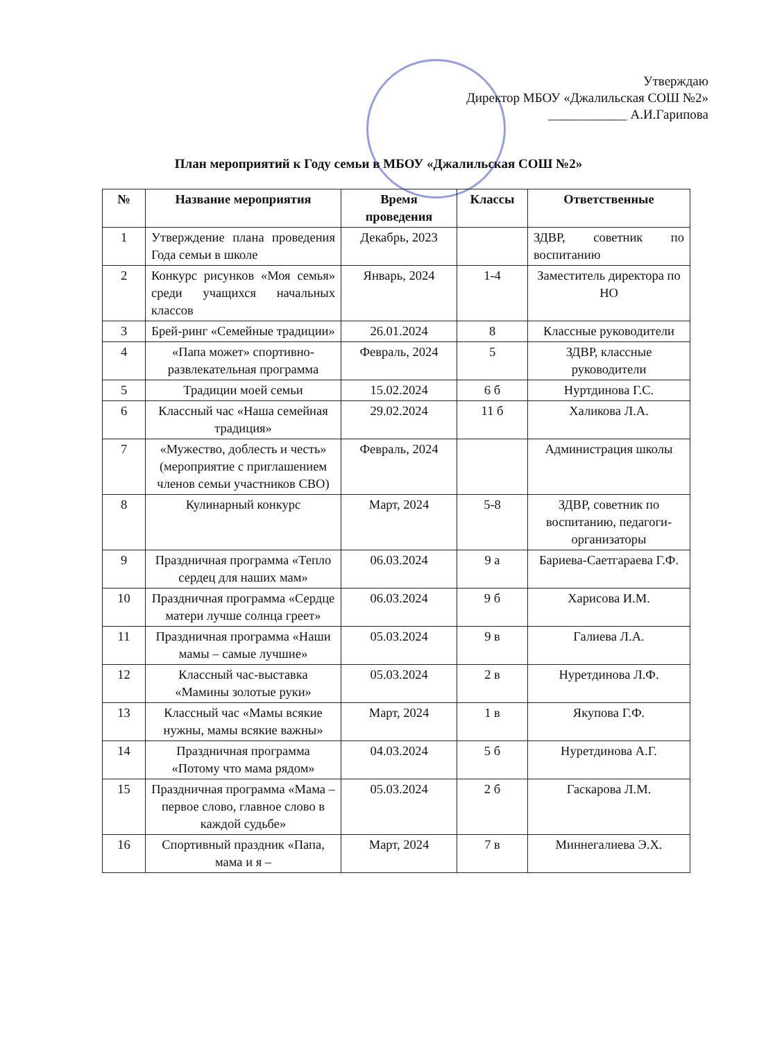Утверждаю
Директор МБОУ «Джалильская СОШ №2»
____________ А.И.Гарипова
План мероприятий к Году семьи в МБОУ «Джалильская СОШ №2»
| № | Название мероприятия | Время проведения | Классы | Ответственные |
| --- | --- | --- | --- | --- |
| 1 | Утверждение плана проведения Года семьи в школе | Декабрь, 2023 | | ЗДВР, советник по воспитанию |
| 2 | Конкурс рисунков «Моя семья» среди учащихся начальных классов | Январь, 2024 | 1-4 | Заместитель директора по НО |
| 3 | Брей-ринг «Семейные традиции» | 26.01.2024 | 8 | Классные руководители |
| 4 | «Папа может» спортивно-развлекательная программа | Февраль, 2024 | 5 | ЗДВР, классные руководители |
| 5 | Традиции моей семьи | 15.02.2024 | 6 б | Нуртдинова Г.С. |
| 6 | Классный час «Наша семейная традиция» | 29.02.2024 | 11 б | Халикова Л.А. |
| 7 | «Мужество, доблесть и честь» (мероприятие с приглашением членов семьи участников СВО) | Февраль, 2024 | | Администрация школы |
| 8 | Кулинарный конкурс | Март, 2024 | 5-8 | ЗДВР, советник по воспитанию, педагоги-организаторы |
| 9 | Праздничная программа «Тепло сердец для наших мам» | 06.03.2024 | 9 а | Бариева-Саетгараева Г.Ф. |
| 10 | Праздничная программа «Сердце матери лучше солнца греет» | 06.03.2024 | 9 б | Харисова И.М. |
| 11 | Праздничная программа «Наши мамы – самые лучшие» | 05.03.2024 | 9 в | Галиева Л.А. |
| 12 | Классный час-выставка «Мамины золотые руки» | 05.03.2024 | 2 в | Нуретдинова Л.Ф. |
| 13 | Классный час «Мамы всякие нужны, мамы всякие важны» | Март, 2024 | 1 в | Якупова Г.Ф. |
| 14 | Праздничная программа «Потому что мама рядом» | 04.03.2024 | 5 б | Нуретдинова А.Г. |
| 15 | Праздничная программа «Мама – первое слово, главное слово в каждой судьбе» | 05.03.2024 | 2 б | Гаскарова Л.М. |
| 16 | Спортивный праздник «Папа, мама и я – | Март, 2024 | 7 в | Миннегалиева Э.Х. |